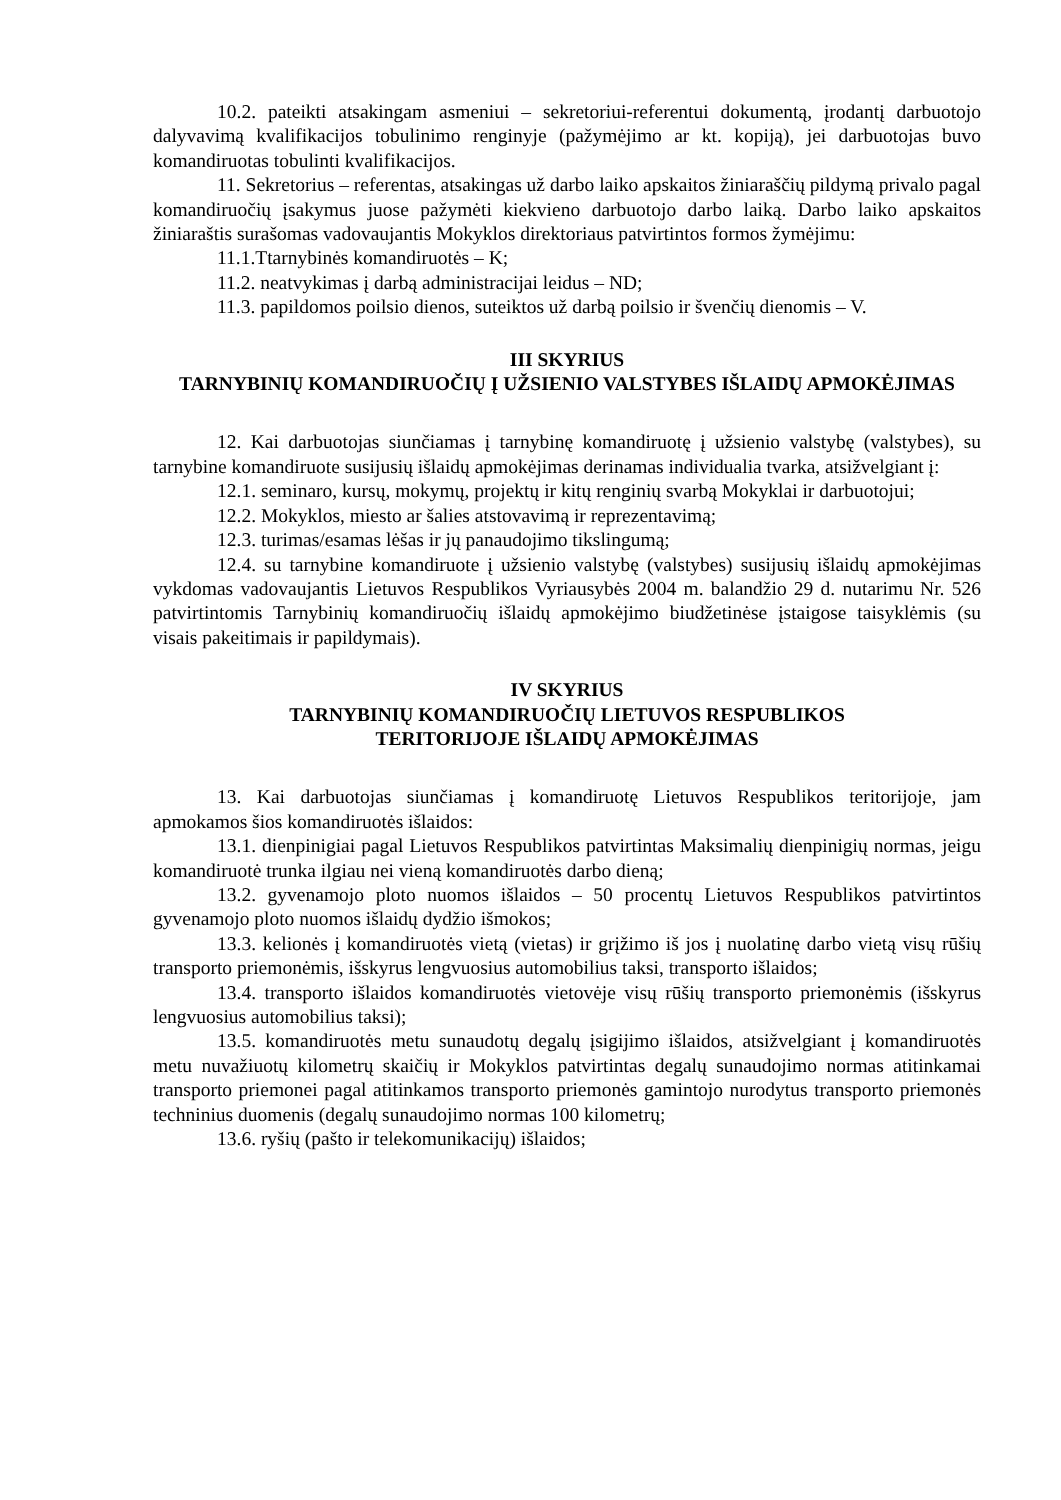10.2. pateikti atsakingam asmeniui – sekretoriui-referentui dokumentą, įrodantį darbuotojo dalyvavimą kvalifikacijos tobulinimo renginyje (pažymėjimo ar kt. kopiją), jei darbuotojas buvo komandiruotas tobulinti kvalifikacijos.
11. Sekretorius – referentas, atsakingas už darbo laiko apskaitos žiniaraščių pildymą privalo pagal komandiruočių įsakymus juose pažymėti kiekvieno darbuotojo darbo laiką. Darbo laiko apskaitos žiniaraštis surašomas vadovaujantis Mokyklos direktoriaus patvirtintos formos žymėjimu:
11.1.Ttarnybinės komandiruotės – K;
11.2. neatvykimas į darbą administracijai leidus – ND;
11.3. papildomos poilsio dienos, suteiktos už darbą poilsio ir švenčių dienomis – V.
III SKYRIUS
TARNYBINIŲ KOMANDIRUOČIŲ Į UŽSIENIO VALSTYBES IŠLAIDŲ APMOKĖJIMAS
12. Kai darbuotojas siunčiamas į tarnybinę komandiruotę į užsienio valstybę (valstybes), su tarnybine komandiruote susijusių išlaidų apmokėjimas derinamas individualia tvarka, atsižvelgiant į:
12.1. seminaro, kursų, mokymų, projektų ir kitų renginių svarbą Mokyklai ir darbuotojui;
12.2. Mokyklos, miesto ar šalies atstovavimą ir reprezentavimą;
12.3. turimas/esamas lėšas ir jų panaudojimo tikslingumą;
12.4. su tarnybine komandiruote į užsienio valstybę (valstybes) susijusių išlaidų apmokėjimas vykdomas vadovaujantis Lietuvos Respublikos Vyriausybės 2004 m. balandžio 29 d. nutarimu Nr. 526 patvirtintomis Tarnybinių komandiruočių išlaidų apmokėjimo biudžetinėse įstaigose taisyklėmis (su visais pakeitimais ir papildymais).
IV SKYRIUS
TARNYBINIŲ KOMANDIRUOČIŲ LIETUVOS RESPUBLIKOS
TERITORIJOJE IŠLAIDŲ APMOKĖJIMAS
13. Kai darbuotojas siunčiamas į komandiruotę Lietuvos Respublikos teritorijoje, jam apmokamos šios komandiruotės išlaidos:
13.1. dienpinigiai pagal Lietuvos Respublikos patvirtintas Maksimalių dienpinigių normas, jeigu komandiruotė trunka ilgiau nei vieną komandiruotės darbo dieną;
13.2. gyvenamojo ploto nuomos išlaidos – 50 procentų Lietuvos Respublikos patvirtintos gyvenamojo ploto nuomos išlaidų dydžio išmokos;
13.3. kelionės į komandiruotės vietą (vietas) ir grįžimo iš jos į nuolatinę darbo vietą visų rūšių transporto priemonėmis, išskyrus lengvuosius automobilius taksi, transporto išlaidos;
13.4. transporto išlaidos komandiruotės vietovėje visų rūšių transporto priemonėmis (išskyrus lengvuosius automobilius taksi);
13.5. komandiruotės metu sunaudotų degalų įsigijimo išlaidos, atsižvelgiant į komandiruotės metu nuvažiuotų kilometrų skaičių ir Mokyklos patvirtintas degalų sunaudojimo normas atitinkamai transporto priemonei pagal atitinkamos transporto priemonės gamintojo nurodytus transporto priemonės techninius duomenis (degalų sunaudojimo normas 100 kilometrų;
13.6. ryšių (pašto ir telekomunikacijų) išlaidos;